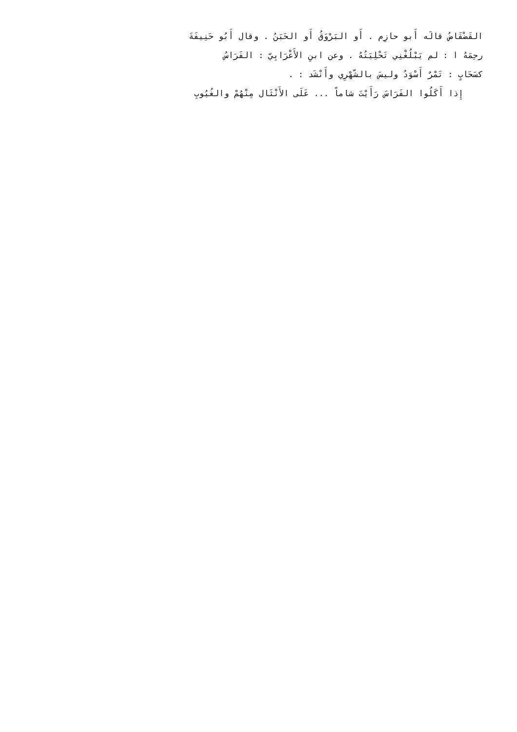القَضْقَاضُ قالَه أَبو حازِم . أَو البَرْوَقُ أَو الحَبَنُ . وقال أَبُو حَنِيفَةَ
رحِمَهُ ا : لم يَبْلُغْنِي تَحْلِيَتُهُ . وعن ابنِ الأَعْرَابِيّ : الفَرَاسُ
كسَحَابٍ : تَمْرٌ أَسْوَدُ وليسَ بالشّهْرِي وأَنْشَد : .
إِذا أَكَلُوا الفَرَاسَ رَأَيْتَ شاماً ... عَلَى الأَنْثَال مِنْهُمْ والغُيُوبِ